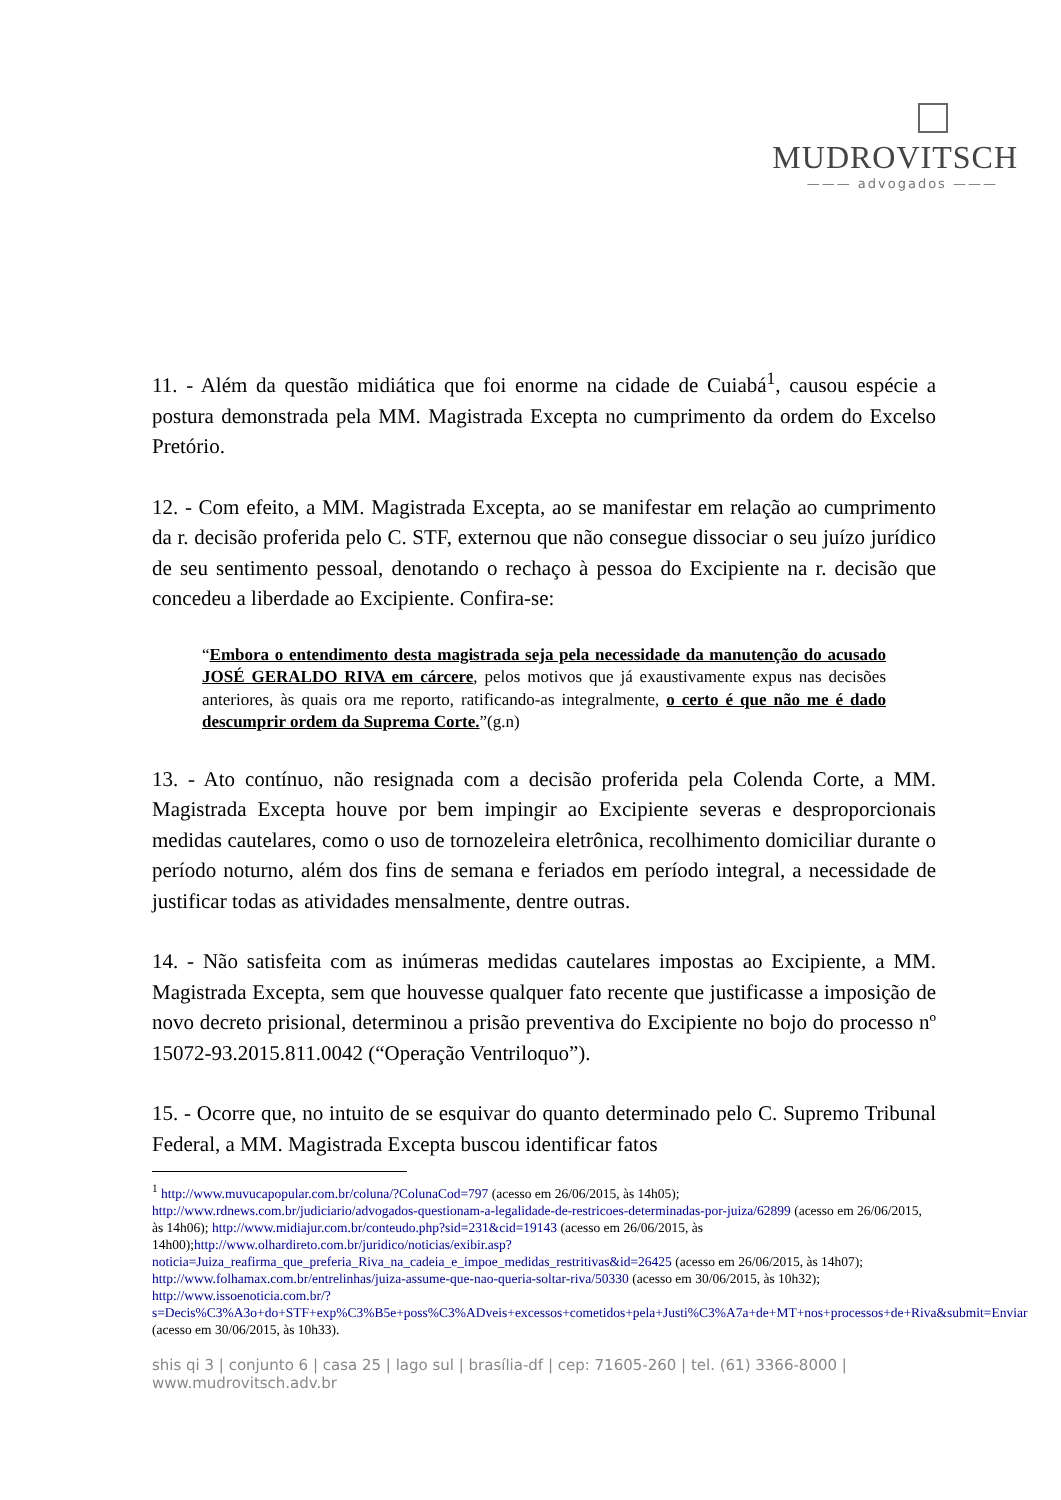MUDROVITSCH
——— advogados ———
11. - Além da questão midiática que foi enorme na cidade de Cuiabá<sup>1</sup>, causou espécie a postura demonstrada pela MM. Magistrada Excepta no cumprimento da ordem do Excelso Pretório.
12. - Com efeito, a MM. Magistrada Excepta, ao se manifestar em relação ao cumprimento da r. decisão proferida pelo C. STF, externou que não consegue dissociar o seu juízo jurídico de seu sentimento pessoal, denotando o rechaço à pessoa do Excipiente na r. decisão que concedeu a liberdade ao Excipiente. Confira-se:
“Embora o entendimento desta magistrada seja pela necessidade da manutenção do acusado JOSÉ GERALDO RIVA em cárcere, pelos motivos que já exaustivamente expus nas decisões anteriores, às quais ora me reporto, ratificando-as integralmente, o certo é que não me é dado descumprir ordem da Suprema Corte.”(g.n)
13. - Ato contínuo, não resignada com a decisão proferida pela Colenda Corte, a MM. Magistrada Excepta houve por bem impingir ao Excipiente severas e desproporcionais medidas cautelares, como o uso de tornozeleira eletrônica, recolhimento domiciliar durante o período noturno, além dos fins de semana e feriados em período integral, a necessidade de justificar todas as atividades mensalmente, dentre outras.
14. - Não satisfeita com as inúmeras medidas cautelares impostas ao Excipiente, a MM. Magistrada Excepta, sem que houvesse qualquer fato recente que justificasse a imposição de novo decreto prisional, determinou a prisão preventiva do Excipiente no bojo do processo nº 15072-93.2015.811.0042 (“Operação Ventriloquo”).
15. - Ocorre que, no intuito de se esquivar do quanto determinado pelo C. Supremo Tribunal Federal, a MM. Magistrada Excepta buscou identificar fatos
<sup>1</sup> http://www.muvucapopular.com.br/coluna/?ColunaCod=797 (acesso em 26/06/2015, às 14h05); http://www.rdnews.com.br/judiciario/advogados-questionam-a-legalidade-de-restricoes-determinadas-por-juiza/62899 (acesso em 26/06/2015, às 14h06); http://www.midiajur.com.br/conteudo.php?sid=231&cid=19143 (acesso em 26/06/2015, às 14h00);http://www.olhardireto.com.br/juridico/noticias/exibir.asp?noticia=Juiza_reafirma_que_preferia_Riva_na_cadeia_e_impoe_medidas_restritivas&id=26425 (acesso em 26/06/2015, às 14h07); http://www.folhamax.com.br/entrelinhas/juiza-assume-que-nao-queria-soltar-riva/50330 (acesso em 30/06/2015, às 10h32); http://www.issoenoticia.com.br/?s=Decis%C3%A3o+do+STF+exp%C3%B5e+poss%C3%ADveis+excessos+cometidos+pela+Justi%C3%A7a+de+MT+nos+processos+de+Riva&submit=Enviar (acesso em 30/06/2015, às 10h33).
shis qi 3 | conjunto 6 | casa 25 | lago sul | brasília-df | cep: 71605-260 | tel. (61) 3366-8000 | www.mudrovitsch.adv.br